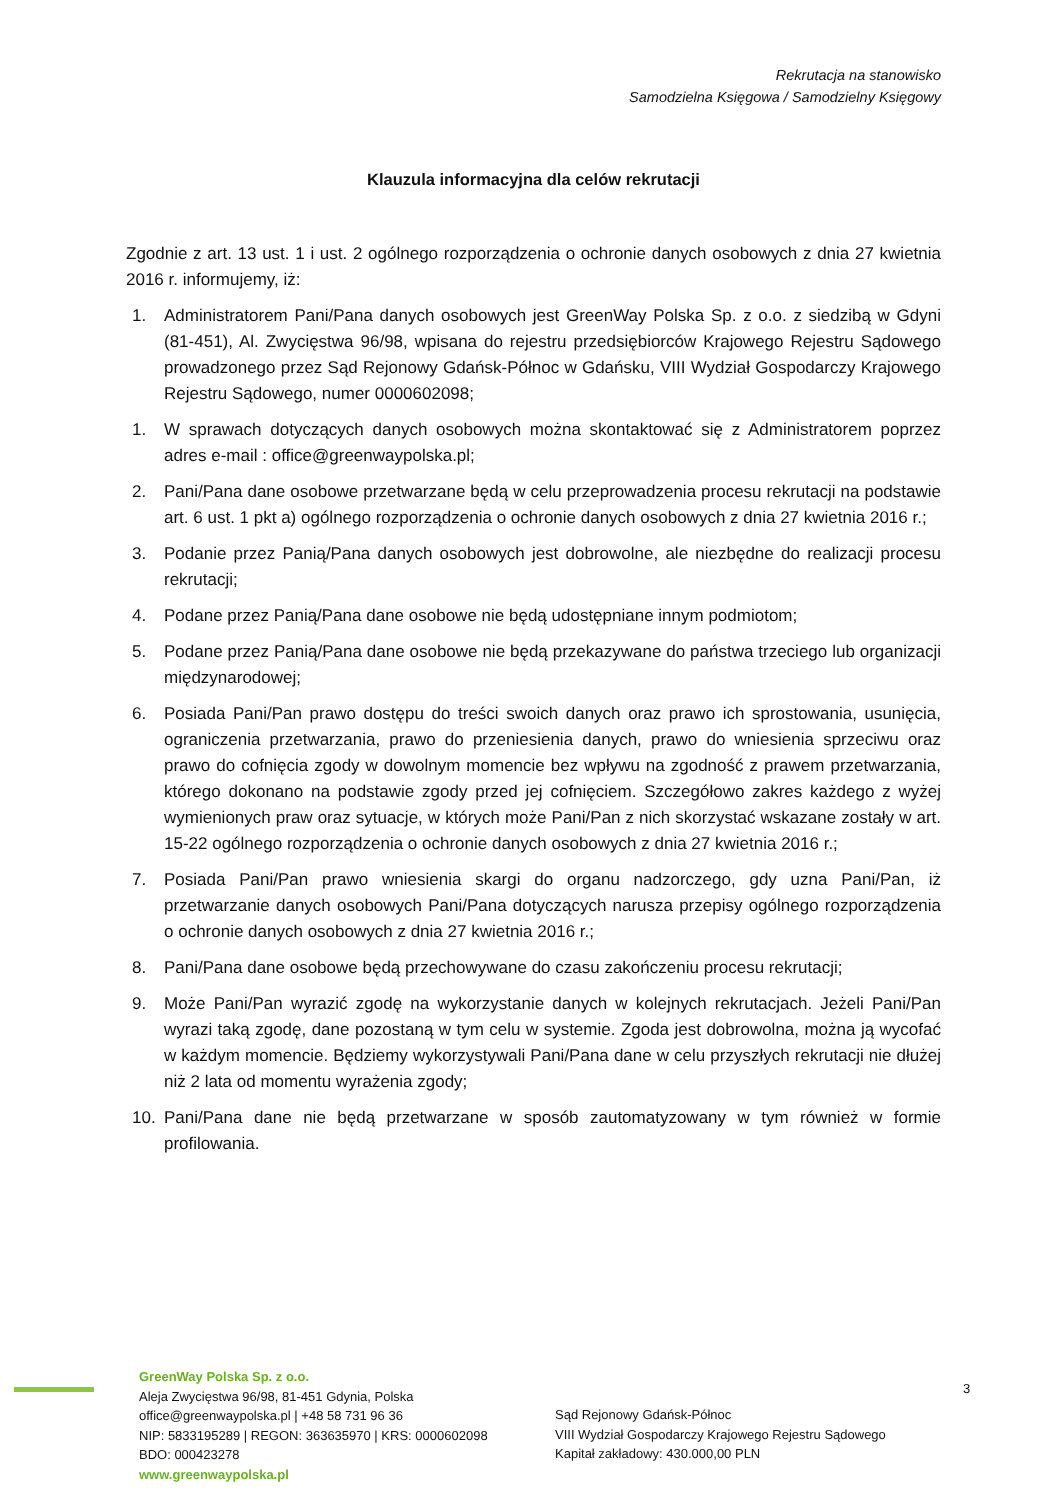Rekrutacja na stanowisko
Samodzielna Księgowa / Samodzielny Księgowy
Klauzula informacyjna dla celów rekrutacji
Zgodnie z art. 13 ust. 1 i ust. 2 ogólnego rozporządzenia o ochronie danych osobowych z dnia 27 kwietnia 2016 r. informujemy, iż:
1. Administratorem Pani/Pana danych osobowych jest GreenWay Polska Sp. z o.o. z siedzibą w Gdyni (81-451), Al. Zwycięstwa 96/98, wpisana do rejestru przedsiębiorców Krajowego Rejestru Sądowego prowadzonego przez Sąd Rejonowy Gdańsk-Północ w Gdańsku, VIII Wydział Gospodarczy Krajowego Rejestru Sądowego, numer 0000602098;
1. W sprawach dotyczących danych osobowych można skontaktować się z Administratorem poprzez adres e-mail : office@greenwaypolska.pl;
2. Pani/Pana dane osobowe przetwarzane będą w celu przeprowadzenia procesu rekrutacji na podstawie art. 6 ust. 1 pkt a) ogólnego rozporządzenia o ochronie danych osobowych z dnia 27 kwietnia 2016 r.;
3. Podanie przez Panią/Pana danych osobowych jest dobrowolne, ale niezbędne do realizacji procesu rekrutacji;
4. Podane przez Panią/Pana dane osobowe nie będą udostępniane innym podmiotom;
5. Podane przez Panią/Pana dane osobowe nie będą przekazywane do państwa trzeciego lub organizacji międzynarodowej;
6. Posiada Pani/Pan prawo dostępu do treści swoich danych oraz prawo ich sprostowania, usunięcia, ograniczenia przetwarzania, prawo do przeniesienia danych, prawo do wniesienia sprzeciwu oraz prawo do cofnięcia zgody w dowolnym momencie bez wpływu na zgodność z prawem przetwarzania, którego dokonano na podstawie zgody przed jej cofnięciem. Szczegółowo zakres każdego z wyżej wymienionych praw oraz sytuacje, w których może Pani/Pan z nich skorzystać wskazane zostały w art. 15-22 ogólnego rozporządzenia o ochronie danych osobowych z dnia 27 kwietnia 2016 r.;
7. Posiada Pani/Pan prawo wniesienia skargi do organu nadzorczego, gdy uzna Pani/Pan, iż przetwarzanie danych osobowych Pani/Pana dotyczących narusza przepisy ogólnego rozporządzenia o ochronie danych osobowych z dnia 27 kwietnia 2016 r.;
8. Pani/Pana dane osobowe będą przechowywane do czasu zakończeniu procesu rekrutacji;
9. Może Pani/Pan wyrazić zgodę na wykorzystanie danych w kolejnych rekrutacjach. Jeżeli Pani/Pan wyrazi taką zgodę, dane pozostaną w tym celu w systemie. Zgoda jest dobrowolna, można ją wycofać w każdym momencie. Będziemy wykorzystywali Pani/Pana dane w celu przyszłych rekrutacji nie dłużej niż 2 lata od momentu wyrażenia zgody;
10. Pani/Pana dane nie będą przetwarzane w sposób zautomatyzowany w tym również w formie profilowania.
GreenWay Polska Sp. z o.o.
Aleja Zwycięstwa 96/98, 81-451 Gdynia, Polska
office@greenwaypolska.pl | +48 58 731 96 36
NIP: 5833195289 | REGON: 363635970 | KRS: 0000602098
BDO: 000423278
www.greenwaypolska.pl
Sąd Rejonowy Gdańsk-Północ
VIII Wydział Gospodarczy Krajowego Rejestru Sądowego
Kapitał zakładowy: 430.000,00 PLN
3